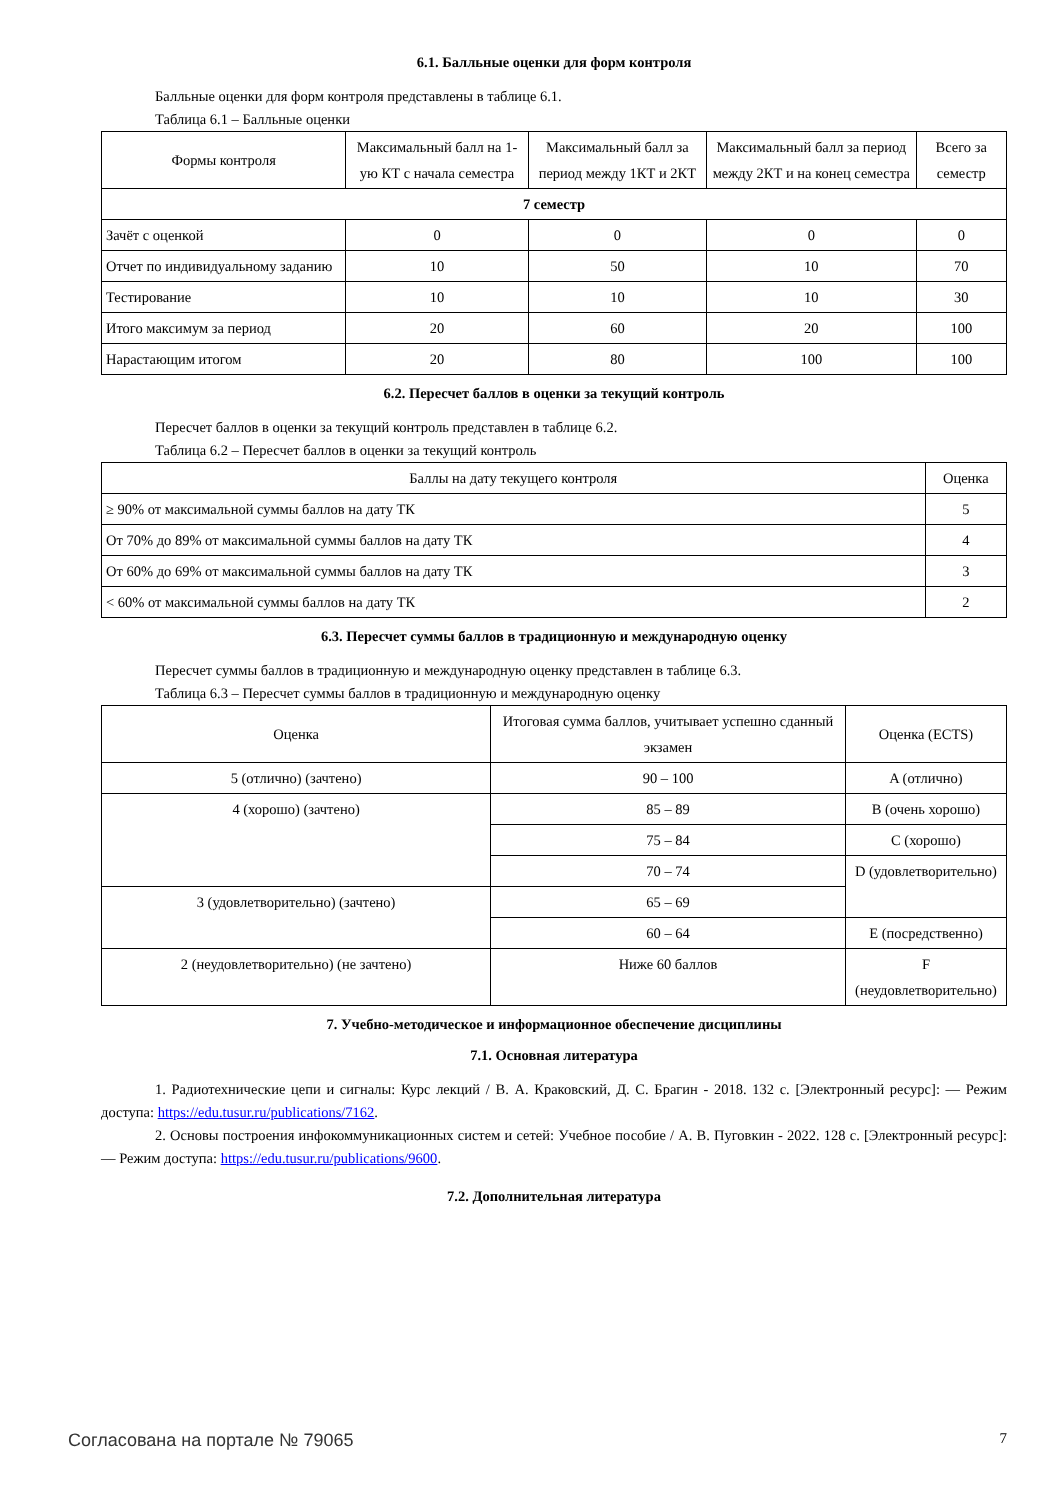6.1. Балльные оценки для форм контроля
Балльные оценки для форм контроля представлены в таблице 6.1.
Таблица 6.1 – Балльные оценки
| Формы контроля | Максимальный балл на 1-ую КТ с начала семестра | Максимальный балл за период между 1КТ и 2КТ | Максимальный балл за период между 2КТ и на конец семестра | Всего за семестр |
| --- | --- | --- | --- | --- |
| 7 семестр | | | | |
| Зачёт с оценкой | 0 | 0 | 0 | 0 |
| Отчет по индивидуальному заданию | 10 | 50 | 10 | 70 |
| Тестирование | 10 | 10 | 10 | 30 |
| Итого максимум за период | 20 | 60 | 20 | 100 |
| Нарастающим итогом | 20 | 80 | 100 | 100 |
6.2. Пересчет баллов в оценки за текущий контроль
Пересчет баллов в оценки за текущий контроль представлен в таблице 6.2.
Таблица 6.2 – Пересчет баллов в оценки за текущий контроль
| Баллы на дату текущего контроля | Оценка |
| --- | --- |
| ≥ 90% от максимальной суммы баллов на дату ТК | 5 |
| От 70% до 89% от максимальной суммы баллов на дату ТК | 4 |
| От 60% до 69% от максимальной суммы баллов на дату ТК | 3 |
| < 60% от максимальной суммы баллов на дату ТК | 2 |
6.3. Пересчет суммы баллов в традиционную и международную оценку
Пересчет суммы баллов в традиционную и международную оценку представлен в таблице 6.3.
Таблица 6.3 – Пересчет суммы баллов в традиционную и международную оценку
| Оценка | Итоговая сумма баллов, учитывает успешно сданный экзамен | Оценка (ECTS) |
| --- | --- | --- |
| 5 (отлично) (зачтено) | 90 – 100 | A (отлично) |
| 4 (хорошо) (зачтено) | 85 – 89 | B (очень хорошо) |
| | 75 – 84 | C (хорошо) |
| | 70 – 74 | D (удовлетворительно) |
| 3 (удовлетворительно) (зачтено) | 65 – 69 | |
| | 60 – 64 | E (посредственно) |
| 2 (неудовлетворительно) (не зачтено) | Ниже 60 баллов | F (неудовлетворительно) |
7. Учебно-методическое и информационное обеспечение дисциплины
7.1. Основная литература
1. Радиотехнические цепи и сигналы: Курс лекций / В. А. Краковский, Д. С. Брагин - 2018. 132 с. [Электронный ресурс]: — Режим доступа: https://edu.tusur.ru/publications/7162.
2. Основы построения инфокоммуникационных систем и сетей: Учебное пособие / А. В. Пуговкин - 2022. 128 с. [Электронный ресурс]: — Режим доступа: https://edu.tusur.ru/publications/9600.
7.2. Дополнительная литература
Согласована на портале № 79065 7